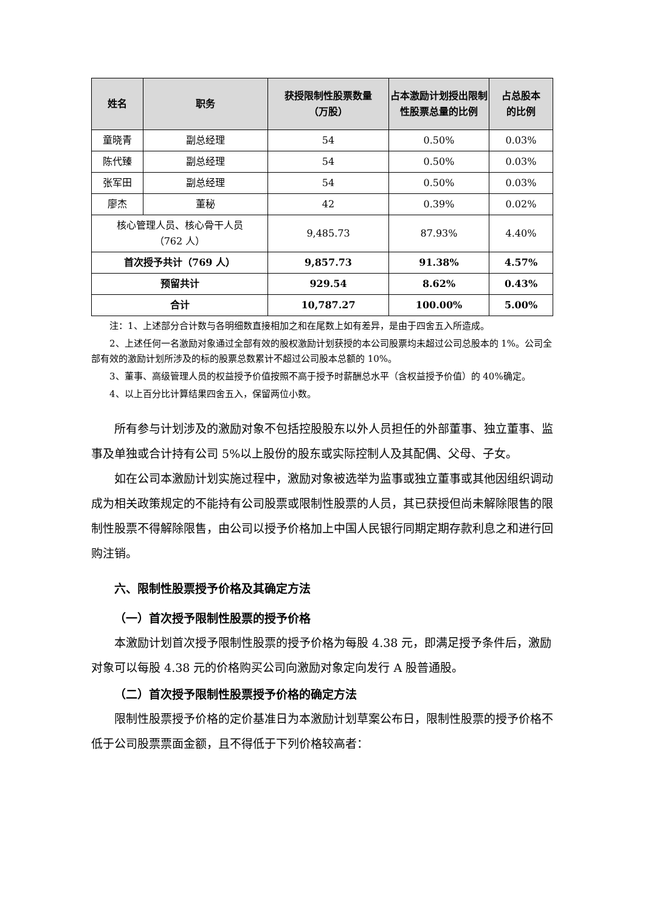| 姓名 | 职务 | 获授限制性股票数量 （万股） | 占本激励计划授出限制性股票总量的比例 | 占总股本 的比例 |
| --- | --- | --- | --- | --- |
| 童晓青 | 副总经理 | 54 | 0.50% | 0.03% |
| 陈代臻 | 副总经理 | 54 | 0.50% | 0.03% |
| 张军田 | 副总经理 | 54 | 0.50% | 0.03% |
| 廖杰 | 董秘 | 42 | 0.39% | 0.02% |
| 核心管理人员、核心骨干人员 （762 人） | | 9,485.73 | 87.93% | 4.40% |
| 首次授予共计（769 人） | | 9,857.73 | 91.38% | 4.57% |
| 预留共计 | | 929.54 | 8.62% | 0.43% |
| 合计 | | 10,787.27 | 100.00% | 5.00% |
注：1、上述部分合计数与各明细数直接相加之和在尾数上如有差异，是由于四舍五入所造成。
2、上述任何一名激励对象通过全部有效的股权激励计划获授的本公司股票均未超过公司总股本的 1%。公司全部有效的激励计划所涉及的标的股票总数累计不超过公司股本总额的 10%。
3、董事、高级管理人员的权益授予价值按照不高于授予时薪酬总水平（含权益授予价值）的 40%确定。
4、以上百分比计算结果四舍五入，保留两位小数。
所有参与计划涉及的激励对象不包括控股股东以外人员担任的外部董事、独立董事、监事及单独或合计持有公司 5%以上股份的股东或实际控制人及其配偶、父母、子女。
如在公司本激励计划实施过程中，激励对象被选举为监事或独立董事或其他因组织调动成为相关政策规定的不能持有公司股票或限制性股票的人员，其已获授但尚未解除限售的限制性股票不得解除限售，由公司以授予价格加上中国人民银行同期定期存款利息之和进行回购注销。
六、限制性股票授予价格及其确定方法
（一）首次授予限制性股票的授予价格
本激励计划首次授予限制性股票的授予价格为每股 4.38 元，即满足授予条件后，激励对象可以每股 4.38 元的价格购买公司向激励对象定向发行 A 股普通股。
（二）首次授予限制性股票授予价格的确定方法
限制性股票授予价格的定价基准日为本激励计划草案公布日，限制性股票的授予价格不低于公司股票票面金额，且不得低于下列价格较高者：